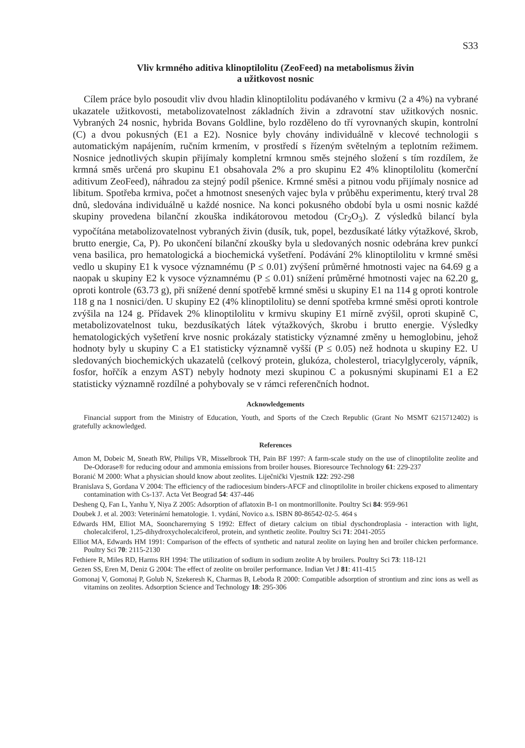S33
Vliv krmného aditiva klinoptilolitu (ZeoFeed) na metabolismus živin
a užitkovost nosnic
Cílem práce bylo posoudit vliv dvou hladin klinoptilolitu podávaného v krmivu (2 a 4%) na vybrané ukazatele užitkovosti, metabolizovatelnost základních živin a zdravotní stav užitkových nosnic. Vybraných 24 nosnic, hybrida Bovans Goldline, bylo rozděleno do tří vyrovnaných skupin, kontrolní (C) a dvou pokusných (E1 a E2). Nosnice byly chovány individuálně v klecové technologii s automatickým napájením, ručním krmením, v prostředí s řízeným světelným a teplotním režimem. Nosnice jednotlivých skupin přijímaly kompletní krmnou směs stejného složení s tím rozdílem, že krmná směs určená pro skupinu E1 obsahovala 2% a pro skupinu E2 4% klinoptilolitu (komerční aditivum ZeoFeed), náhradou za stejný podíl pšenice. Krmné směsi a pitnou vodu přijímaly nosnice ad libitum. Spotřeba krmiva, počet a hmotnost snesených vajec byla v průběhu experimentu, který trval 28 dnů, sledována individuálně u každé nosnice. Na konci pokusného období byla u osmi nosnic každé skupiny provedena bilanční zkouška indikátorovou metodou (Cr<sub>2</sub>O<sub>3</sub>). Z výsledků bilancí byla vypočítána metabolizovatelnost vybraných živin (dusík, tuk, popel, bezdusíkaté látky výtažkové, škrob, brutto energie, Ca, P). Po ukončení bilanční zkoušky byla u sledovaných nosnic odebrána krev punkcí vena basilica, pro hematologická a biochemická vyšetření. Podávání 2% klinoptilolitu v krmné směsi vedlo u skupiny E1 k vysoce významnému (P ≤ 0.01) zvýšení průměrné hmotnosti vajec na 64.69 g a naopak u skupiny E2 k vysoce významnému (P ≤ 0.01) snížení průměrné hmotnosti vajec na 62.20 g, oproti kontrole (63.73 g), při snížené denní spotřebě krmné směsi u skupiny E1 na 114 g oproti kontrole 118 g na 1 nosnici/den. U skupiny E2 (4% klinoptilolitu) se denní spotřeba krmné směsi oproti kontrole zvýšila na 124 g. Přídavek 2% klinoptilolitu v krmivu skupiny E1 mírně zvýšil, oproti skupině C, metabolizovatelnost tuku, bezdusíkatých látek výtažkových, škrobu i brutto energie. Výsledky hematologických vyšetření krve nosnic prokázaly statisticky významné změny u hemoglobinu, jehož hodnoty byly u skupiny C a E1 statisticky významně vyšší (P ≤ 0.05) než hodnota u skupiny E2. U sledovaných biochemických ukazatelů (celkový protein, glukóza, cholesterol, triacylglyceroly, vápník, fosfor, hořčík a enzym AST) nebyly hodnoty mezi skupinou C a pokusnými skupinami E1 a E2 statisticky významně rozdílné a pohybovaly se v rámci referenčních hodnot.
Acknowledgements
Financial support from the Ministry of Education, Youth, and Sports of the Czech Republic (Grant No MSMT 6215712402) is gratefully acknowledged.
References
Amon M, Dobeic M, Sneath RW, Philips VR, Misselbrook TH, Pain BF 1997: A farm-scale study on the use of clinoptilolite zeolite and De-Odorase® for reducing odour and ammonia emissions from broiler houses. Bioresource Technology 61: 229-237
Boranić M 2000: What a physician should know about zeolites. Liječnički Vjestnik 122: 292-298
Branislava S, Gordana V 2004: The efficiency of the radiocesium binders-AFCF and clinoptilolite in broiler chickens exposed to alimentary contamination with Cs-137. Acta Vet Beograd 54: 437-446
Desheng Q, Fan L, Yanhu Y, Niya Z 2005: Adsorption of aflatoxin B-1 on montmorillonite. Poultry Sci 84: 959-961
Doubek J. et al. 2003: Veterinární hematologie. 1. vydání, Novico a.s. ISBN 80-86542-02-5. 464 s
Edwards HM, Elliot MA, Sooncharernying S 1992: Effect of dietary calcium on tibial dyschondroplasia - interaction with light, cholecalciferol, 1,25-dihydroxycholecalciferol, protein, and synthetic zeolite. Poultry Sci 71: 2041-2055
Elliot MA, Edwards HM 1991: Comparison of the effects of synthetic and natural zeolite on laying hen and broiler chicken performance. Poultry Sci 70: 2115-2130
Fethiere R, Miles RD, Harms RH 1994: The utilization of sodium in sodium zeolite A by broilers. Poultry Sci 73: 118-121
Gezen SS, Eren M, Deniz G 2004: The effect of zeolite on broiler performance. Indian Vet J 81: 411-415
Gomonaj V, Gomonaj P, Golub N, Szekeresh K, Charmas B, Leboda R 2000: Compatible adsorption of strontium and zinc ions as well as vitamins on zeolites. Adsorption Science and Technology 18: 295-306